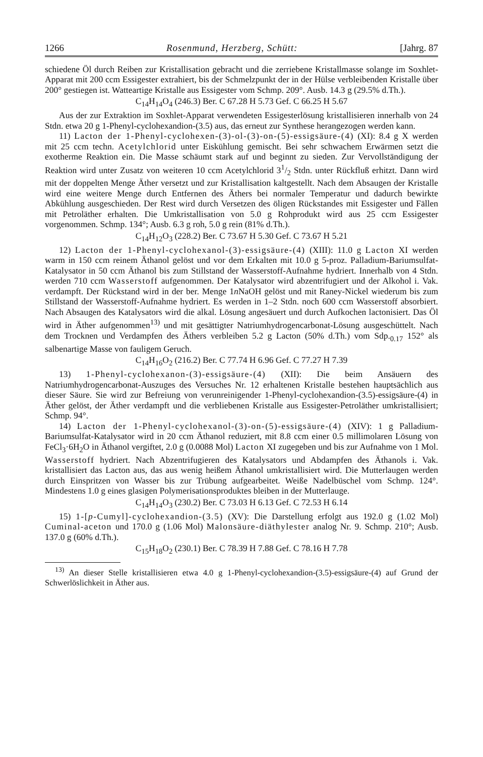1266 Rosenmund, Herzberg, Schütt: [Jahrg. 87
schiedene Öl durch Reiben zur Kristallisation gebracht und die zerriebene Kristallmasse solange im Soxhlet-Apparat mit 200 ccm Essigester extrahiert, bis der Schmelzpunkt der in der Hülse verbleibenden Kristalle über 200° gestiegen ist. Watteartige Kristalle aus Essigester vom Schmp. 209°. Ausb. 14.3 g (29.5% d.Th.).
C<sub>14</sub>H<sub>14</sub>O<sub>4</sub> (246.3) Ber. C 67.28 H 5.73 Gef. C 66.25 H 5.67
Aus der zur Extraktion im Soxhlet-Apparat verwendeten Essigesterlösung kristallisieren innerhalb von 24 Stdn. etwa 20 g 1-Phenyl-cyclohexandion-(3.5) aus, das erneut zur Synthese herangezogen werden kann.
11) Lacton der 1-Phenyl-cyclohexen-(3)-ol-(3)-on-(5)-essigsäure-(4) (XI): 8.4 g X werden mit 25 ccm techn. Acetylchlorid unter Eiskühlung gemischt. Bei sehr schwachem Erwärmen setzt die exotherme Reaktion ein. Die Masse schäumt stark auf und beginnt zu sieden. Zur Vervollständigung der Reaktion wird unter Zusatz von weiteren 10 ccm Acetylchlorid 31/2 Stdn. unter Rückfluß erhitzt. Dann wird mit der doppelten Menge Äther versetzt und zur Kristallisation kaltgestellt. Nach dem Absaugen der Kristalle wird eine weitere Menge durch Entfernen des Äthers bei normaler Temperatur und dadurch bewirkte Abkühlung ausgeschieden. Der Rest wird durch Versetzen des öligen Rückstandes mit Essigester und Fällen mit Petroläther erhalten. Die Umkristallisation von 5.0 g Rohprodukt wird aus 25 ccm Essigester vorgenommen. Schmp. 134°; Ausb. 6.3 g roh, 5.0 g rein (81% d.Th.).
C<sub>14</sub>H<sub>12</sub>O<sub>3</sub> (228.2) Ber. C 73.67 H 5.30 Gef. C 73.67 H 5.21
12) Lacton der 1-Phenyl-cyclohexanol-(3)-essigsäure-(4) (XIII): 11.0 g Lacton XI werden warm in 150 ccm reinem Äthanol gelöst und vor dem Erkalten mit 10.0 g 5-proz. Palladium-Bariumsulfat-Katalysator in 50 ccm Äthanol bis zum Stillstand der Wasserstoff-Aufnahme hydriert. Innerhalb von 4 Stdn. werden 710 ccm Wasserstoff aufgenommen. Der Katalysator wird abzentrifugiert und der Alkohol i. Vak. verdampft. Der Rückstand wird in der ber. Menge 1n NaOH gelöst und mit Raney-Nickel wiederum bis zum Stillstand der Wasserstoff-Aufnahme hydriert. Es werden in 1–2 Stdn. noch 600 ccm Wasserstoff absorbiert. Nach Absaugen des Katalysators wird die alkal. Lösung angesäuert und durch Aufkochen lactonisiert. Das Öl wird in Äther aufgenommen<sup>13)</sup> und mit gesättigter Natriumhydrogencarbonat-Lösung ausgeschüttelt. Nach dem Trocknen und Verdampfen des Äthers verbleiben 5.2 g Lacton (50% d.Th.) vom Sdp.<sub>0.17</sub> 152° als salbenartige Masse von fauligem Geruch.
C<sub>14</sub>H<sub>16</sub>O<sub>2</sub> (216.2) Ber. C 77.74 H 6.96 Gef. C 77.27 H 7.39
13) 1-Phenyl-cyclohexanon-(3)-essigsäure-(4) (XII): Die beim Ansäuern des Natriumhydrogencarbonat-Auszuges des Versuches Nr. 12 erhaltenen Kristalle bestehen hauptsächlich aus dieser Säure. Sie wird zur Befreiung von verunreinigender 1-Phenyl-cyclohexandion-(3.5)-essigsäure-(4) in Äther gelöst, der Äther verdampft und die verbliebenen Kristalle aus Essigester-Petroläther umkristallisiert; Schmp. 94°.
14) Lacton der 1-Phenyl-cyclohexanol-(3)-on-(5)-essigsäure-(4) (XIV): 1 g Palladium-Bariumsulfat-Katalysator wird in 20 ccm Äthanol reduziert, mit 8.8 ccm einer 0.5 millimolaren Lösung von FeCl<sub>3</sub>·6H<sub>2</sub>O in Äthanol vergiftet, 2.0 g (0.0088 Mol) Lacton XI zugegeben und bis zur Aufnahme von 1 Mol. Wasserstoff hydriert. Nach Abzentrifugieren des Katalysators und Abdampfen des Äthanols i. Vak. kristallisiert das Lacton aus, das aus wenig heißem Äthanol umkristallisiert wird. Die Mutterlaugen werden durch Einspritzen von Wasser bis zur Trübung aufgearbeitet. Weiße Nadelbüschel vom Schmp. 124°. Mindestens 1.0 g eines glasigen Polymerisationsproduktes bleiben in der Mutterlauge.
C<sub>14</sub>H<sub>14</sub>O<sub>3</sub> (230.2) Ber. C 73.03 H 6.13 Gef. C 72.53 H 6.14
15) 1-[p-Cumyl]-cyclohexandion-(3.5) (XV): Die Darstellung erfolgt aus 192.0 g (1.02 Mol) Cuminal-aceton und 170.0 g (1.06 Mol) Malonsäure-diäthylester analog Nr. 9. Schmp. 210°; Ausb. 137.0 g (60% d.Th.).
C<sub>15</sub>H<sub>18</sub>O<sub>2</sub> (230.1) Ber. C 78.39 H 7.88 Gef. C 78.16 H 7.78
<sup>13)</sup> An dieser Stelle kristallisieren etwa 4.0 g 1-Phenyl-cyclohexandion-(3.5)-essigsäure-(4) auf Grund der Schwerlöslichkeit in Äther aus.